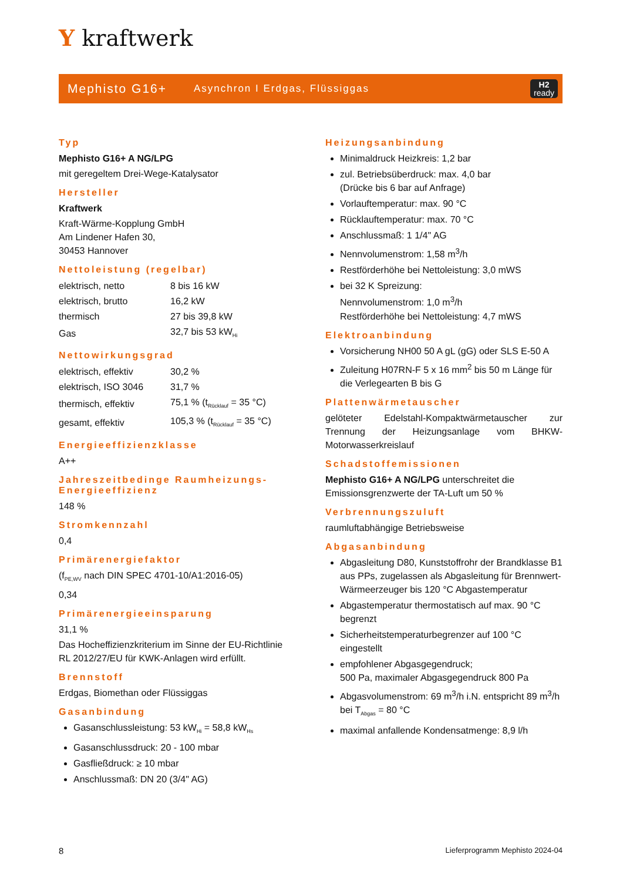Y kraftwerk
Mephisto G16+
Asynchron I Erdgas, Flüssiggas
H2
ready
Typ
Mephisto G16+ A NG/LPG
mit geregeltem Drei-Wege-Katalysator
Hersteller
Kraftwerk
Kraft-Wärme-Kopplung GmbH
Am Lindener Hafen 30,
30453 Hannover
Nettoleistung (regelbar)
| elektrisch, netto | 8 bis 16 kW |
| elektrisch, brutto | 16,2 kW |
| thermisch | 27 bis 39,8 kW |
| Gas | 32,7 bis 53 kW<sub>Hi</sub> |
Nettowirkungsgrad
| elektrisch, effektiv | 30,2 % |
| elektrisch, ISO 3046 | 31,7 % |
| thermisch, effektiv | 75,1 % (t<sub>Rücklauf</sub> = 35 °C) |
| gesamt, effektiv | 105,3 % (t<sub>Rücklauf</sub> = 35 °C) |
Energieeffizienzklasse
A++
Jahreszeitbedinge Raumheizungs-Energieeffizienz
148 %
Stromkennzahl
0,4
Primärenergiefaktor
(f<sub>PE,WV</sub> nach DIN SPEC 4701-10/A1:2016-05)
0,34
Primärenergieeinsparung
31,1 %
Das Hocheffizienzkriterium im Sinne der EU-Richtlinie RL 2012/27/EU für KWK-Anlagen wird erfüllt.
Brennstoff
Erdgas, Biomethan oder Flüssiggas
Gasanbindung
Gasanschlussleistung: 53 kW<sub>Hi</sub> = 58,8 kW<sub>Hs</sub>
Gasanschlussdruck: 20 - 100 mbar
Gasfließdruck: ≥ 10 mbar
Anschlussmaß: DN 20 (3/4" AG)
Heizungsanbindung
Minimaldruck Heizkreis: 1,2 bar
zul. Betriebsüberdruck: max. 4,0 bar
(Drücke bis 6 bar auf Anfrage)
Vorlauftemperatur: max. 90 °C
Rücklauftemperatur: max. 70 °C
Anschlussmaß: 1 1/4" AG
Nennvolumenstrom: 1,58 m<sup>3</sup>/h
Restförderhöhe bei Nettoleistung: 3,0 mWS
bei 32 K Spreizung:
Nennvolumenstrom: 1,0 m<sup>3</sup>/h
Restförderhöhe bei Nettoleistung: 4,7 mWS
Elektroanbindung
Vorsicherung NH00 50 A gL (gG) oder SLS E-50 A
Zuleitung H07RN-F 5 x 16 mm<sup>2</sup> bis 50 m Länge für die Verlegearten B bis G
Plattenwärmetauscher
gelöteter Edelstahl-Kompaktwärmetauscher zur Trennung der Heizungsanlage vom BHKW-Motorwasserkreislauf
Schadstoffemissionen
Mephisto G16+ A NG/LPG unterschreitet die Emissionsgrenzwerte der TA-Luft um 50 %
Verbrennungszuluft
raumluftabhängige Betriebsweise
Abgasanbindung
Abgasleitung D80, Kunststoffrohr der Brandklasse B1 aus PPs, zugelassen als Abgasleitung für Brennwert-Wärmeerzeuger bis 120 °C Abgastemperatur
Abgastemperatur thermostatisch auf max. 90 °C begrenzt
Sicherheitstemperaturbegrenzer auf 100 °C eingestellt
empfohlener Abgasgegendruck;
500 Pa, maximaler Abgasgegendruck 800 Pa
Abgasvolumenstrom: 69 m<sup>3</sup>/h i.N. entspricht 89 m<sup>3</sup>/h bei T<sub>Abgas</sub> = 80 °C
maximal anfallende Kondensatmenge: 8,9 l/h
8 Lieferprogramm Mephisto 2024-04